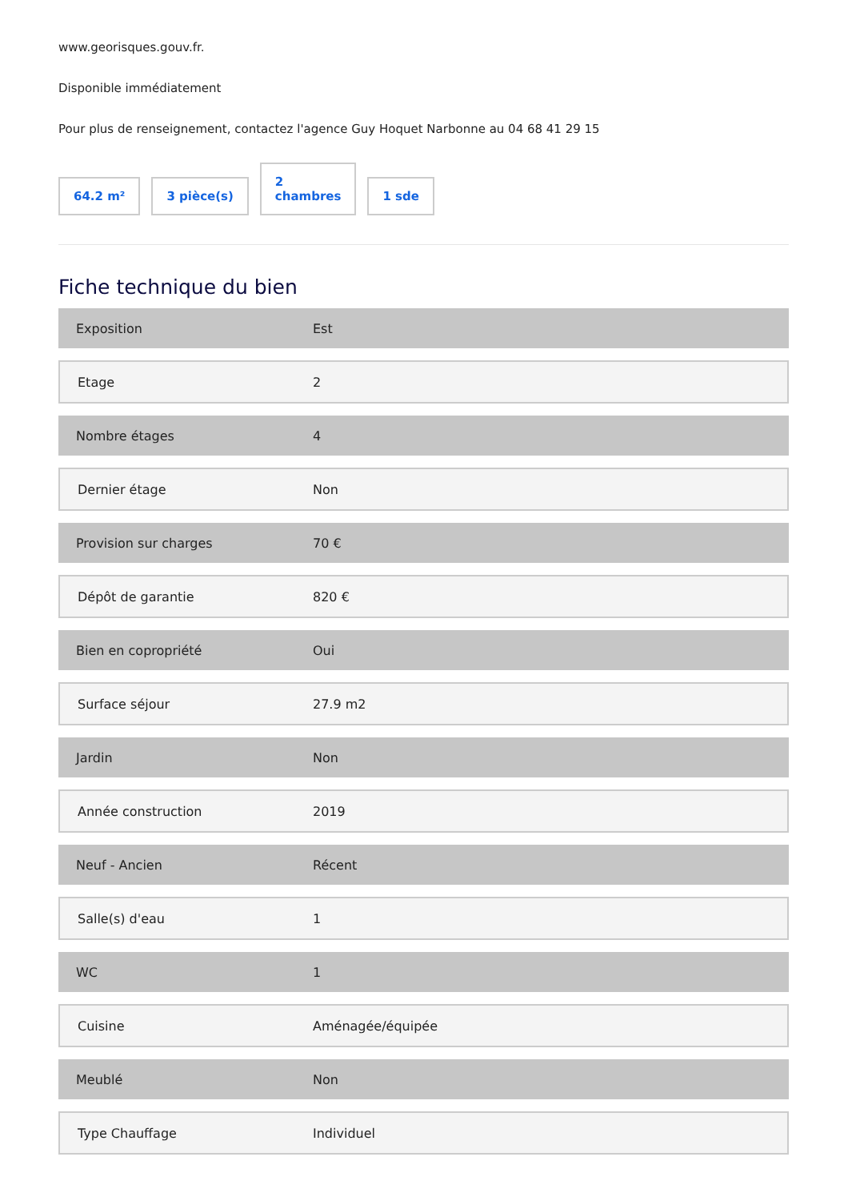www.georisques.gouv.fr.
Disponible immédiatement
Pour plus de renseignement, contactez l'agence Guy Hoquet Narbonne au 04 68 41 29 15
64.2 m² 3 pièce(s) 2
chambres 1 sde
Fiche technique du bien
| Exposition | Est |
| Etage | 2 |
| Nombre étages | 4 |
| Dernier étage | Non |
| Provision sur charges | 70 € |
| Dépôt de garantie | 820 € |
| Bien en copropriété | Oui |
| Surface séjour | 27.9 m2 |
| Jardin | Non |
| Année construction | 2019 |
| Neuf - Ancien | Récent |
| Salle(s) d'eau | 1 |
| WC | 1 |
| Cuisine | Aménagée/équipée |
| Meublé | Non |
| Type Chauffage | Individuel |